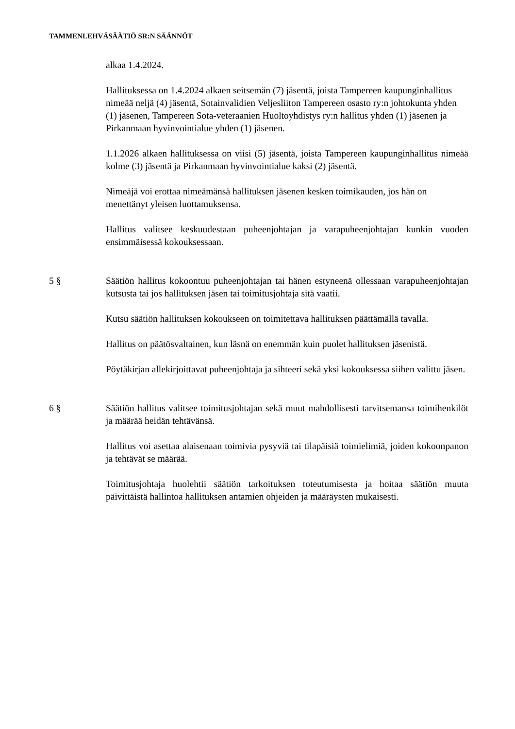TAMMENLEHVÄSÄÄTIÖ SR:N SÄÄNNÖT
alkaa 1.4.2024.
Hallituksessa on 1.4.2024 alkaen seitsemän (7) jäsentä, joista Tampereen kaupunginhallitus nimeää neljä (4) jäsentä, Sotainvalidien Veljesliiton Tampereen osasto ry:n johtokunta yhden (1) jäsenen, Tampereen Sota-veteraanien Huoltoyhdistys ry:n hallitus yhden (1) jäsenen ja Pirkanmaan hyvinvointialue yhden (1) jäsenen.
1.1.2026 alkaen hallituksessa on viisi (5) jäsentä, joista Tampereen kaupunginhallitus nimeää kolme (3) jäsentä ja Pirkanmaan hyvinvointialue kaksi (2) jäsentä.
Nimeäjä voi erottaa nimeämänsä hallituksen jäsenen kesken toimikauden, jos hän on menettänyt yleisen luottamuksensa.
Hallitus valitsee keskuudestaan puheenjohtajan ja varapuheenjohtajan kunkin vuoden ensimmäisessä kokouksessaan.
5 § Säätiön hallitus kokoontuu puheenjohtajan tai hänen estyneenä ollessaan varapuheenjohtajan kutsusta tai jos hallituksen jäsen tai toimitusjohtaja sitä vaatii.
Kutsu säätiön hallituksen kokoukseen on toimitettava hallituksen päättämällä tavalla.
Hallitus on päätösvaltainen, kun läsnä on enemmän kuin puolet hallituksen jäsenistä.
Pöytäkirjan allekirjoittavat puheenjohtaja ja sihteeri sekä yksi kokouksessa siihen valittu jäsen.
6 § Säätiön hallitus valitsee toimitusjohtajan sekä muut mahdollisesti tarvitsemansa toimihenkilöt ja määrää heidän tehtävänsä.
Hallitus voi asettaa alaisenaan toimivia pysyviä tai tilapäisiä toimielimiä, joiden kokoonpanon ja tehtävät se määrää.
Toimitusjohtaja huolehtii säätiön tarkoituksen toteutumisesta ja hoitaa säätiön muuta päivittäistä hallintoa hallituksen antamien ohjeiden ja määräysten mukaisesti.